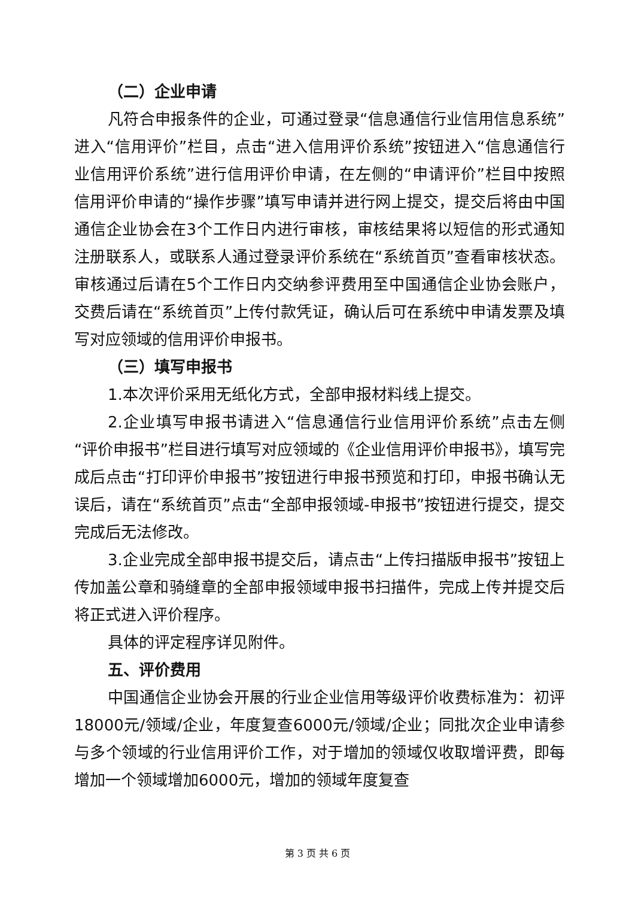（二）企业申请
凡符合申报条件的企业，可通过登录“信息通信行业信用信息系统”进入“信用评价”栏目，点击“进入信用评价系统”按钮进入“信息通信行业信用评价系统”进行信用评价申请，在左侧的“申请评价”栏目中按照信用评价申请的“操作步骤”填写申请并进行网上提交，提交后将由中国通信企业协会在3个工作日内进行审核，审核结果将以短信的形式通知注册联系人，或联系人通过登录评价系统在“系统首页”查看审核状态。审核通过后请在5个工作日内交纳参评费用至中国通信企业协会账户，交费后请在“系统首页”上传付款凭证，确认后可在系统中申请发票及填写对应领域的信用评价申报书。
（三）填写申报书
1.本次评价采用无纸化方式，全部申报材料线上提交。
2.企业填写申报书请进入“信息通信行业信用评价系统”点击左侧“评价申报书”栏目进行填写对应领域的《企业信用评价申报书》，填写完成后点击“打印评价申报书”按钮进行申报书预览和打印，申报书确认无误后，请在“系统首页”点击“全部申报领域-申报书”按钮进行提交，提交完成后无法修改。
3.企业完成全部申报书提交后，请点击“上传扫描版申报书”按钮上传加盖公章和骑缝章的全部申报领域申报书扫描件，完成上传并提交后将正式进入评价程序。
具体的评定程序详见附件。
五、评价费用
中国通信企业协会开展的行业企业信用等级评价收费标准为：初评18000元/领域/企业，年度复查6000元/领域/企业；同批次企业申请参与多个领域的行业信用评价工作，对于增加的领域仅收取增评费，即每增加一个领域增加6000元，增加的领域年度复查
第 3 页 共 6 页